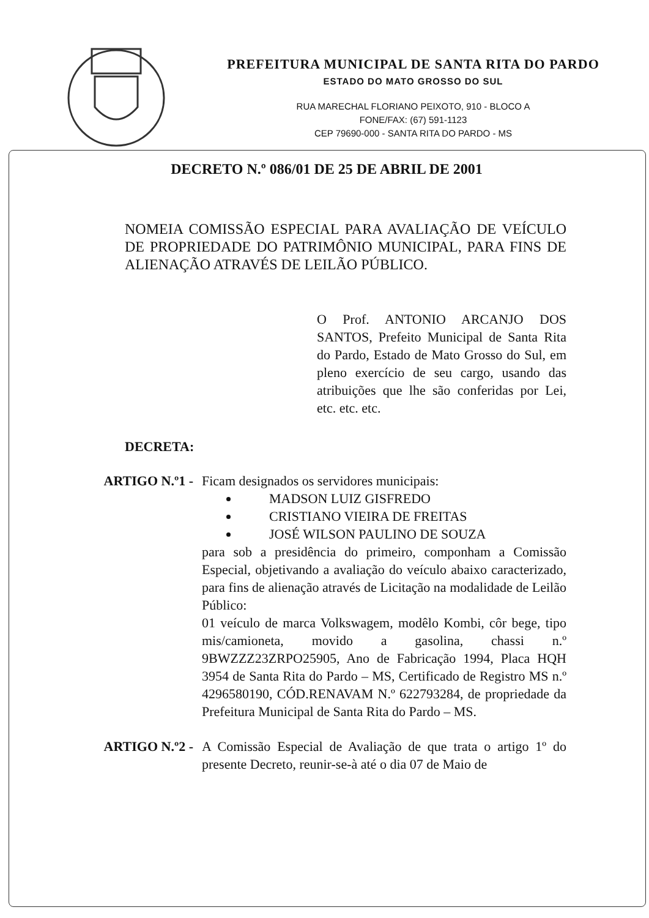PREFEITURA MUNICIPAL DE SANTA RITA DO PARDO
ESTADO DO MATO GROSSO DO SUL
RUA MARECHAL FLORIANO PEIXOTO, 910 - BLOCO A
FONE/FAX: (67) 591-1123
CEP 79690-000 - SANTA RITA DO PARDO - MS
DECRETO N.º 086/01 DE 25 DE ABRIL DE 2001
NOMEIA COMISSÃO ESPECIAL PARA AVALIAÇÃO DE VEÍCULO DE PROPRIEDADE DO PATRIMÔNIO MUNICIPAL, PARA FINS DE ALIENAÇÃO ATRAVÉS DE LEILÃO PÚBLICO.
O Prof. ANTONIO ARCANJO DOS SANTOS, Prefeito Municipal de Santa Rita do Pardo, Estado de Mato Grosso do Sul, em pleno exercício de seu cargo, usando das atribuições que lhe são conferidas por Lei, etc. etc. etc.
DECRETA:
ARTIGO N.º1 - Ficam designados os servidores municipais:
MADSON LUIZ GISFREDO
CRISTIANO VIEIRA DE FREITAS
JOSÉ WILSON PAULINO DE SOUZA
para sob a presidência do primeiro, componham a Comissão Especial, objetivando a avaliação do veículo abaixo caracterizado, para fins de alienação através de Licitação na modalidade de Leilão Público:
01 veículo de marca Volkswagem, modêlo Kombi, côr bege, tipo mis/camioneta, movido a gasolina, chassi n.º 9BWZZZ23ZRPO25905, Ano de Fabricação 1994, Placa HQH 3954 de Santa Rita do Pardo – MS, Certificado de Registro MS n.º 4296580190, CÓD.RENAVAM N.º 622793284, de propriedade da Prefeitura Municipal de Santa Rita do Pardo – MS.
ARTIGO N.º2 - A Comissão Especial de Avaliação de que trata o artigo 1º do presente Decreto, reunir-se-à até o dia 07 de Maio de